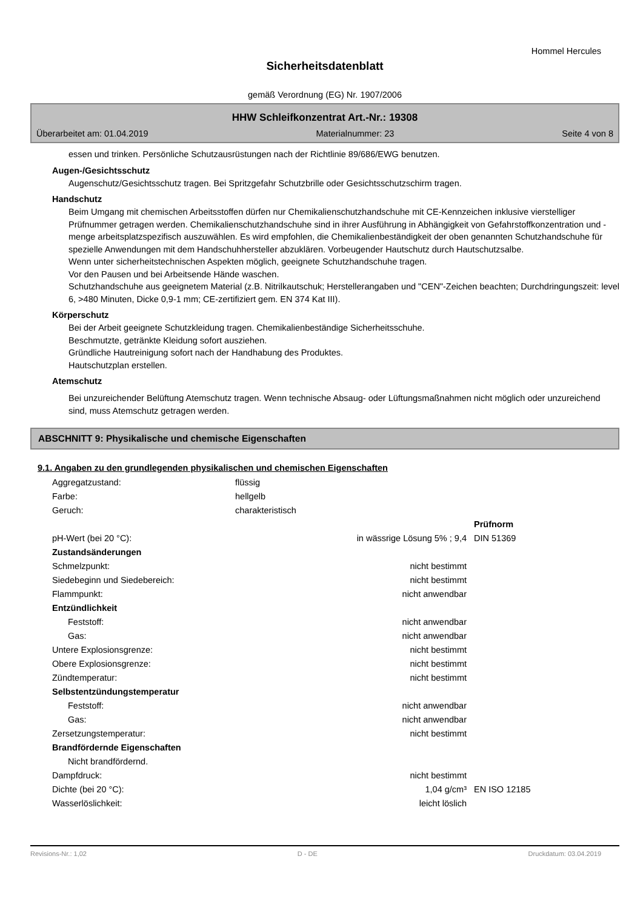Hommel Hercules
Sicherheitsdatenblatt
gemäß Verordnung (EG) Nr. 1907/2006
HHW Schleifkonzentrat Art.-Nr.: 19308
Überarbeitet am: 01.04.2019 Materialnummer: 23 Seite 4 von 8
essen und trinken. Persönliche Schutzausrüstungen nach der Richtlinie 89/686/EWG benutzen.
Augen-/Gesichtsschutz
Augenschutz/Gesichtsschutz tragen. Bei Spritzgefahr Schutzbrille oder Gesichtsschutzschirm tragen.
Handschutz
Beim Umgang mit chemischen Arbeitsstoffen dürfen nur Chemikalienschutzhandschuhe mit CE-Kennzeichen inklusive vierstelliger Prüfnummer getragen werden. Chemikalienschutzhandschuhe sind in ihrer Ausführung in Abhängigkeit von Gefahrstoffkonzentration und -menge arbeitsplatzspezifisch auszuwählen. Es wird empfohlen, die Chemikalienbeständigkeit der oben genannten Schutzhandschuhe für spezielle Anwendungen mit dem Handschuhhersteller abzuklären. Vorbeugender Hautschutz durch Hautschutzsalbe.
Wenn unter sicherheitstechnischen Aspekten möglich, geeignete Schutzhandschuhe tragen.
Vor den Pausen und bei Arbeitsende Hände waschen.
Schutzhandschuhe aus geeignetem Material (z.B. Nitrilkautschuk; Herstellerangaben und "CEN"-Zeichen beachten; Durchdringungszeit: level 6, >480 Minuten, Dicke 0,9-1 mm; CE-zertifiziert gem. EN 374 Kat III).
Körperschutz
Bei der Arbeit geeignete Schutzkleidung tragen. Chemikalienbeständige Sicherheitsschuhe.
Beschmutzte, getränkte Kleidung sofort ausziehen.
Gründliche Hautreinigung sofort nach der Handhabung des Produktes.
Hautschutzplan erstellen.
Atemschutz
Bei unzureichender Belüftung Atemschutz tragen. Wenn technische Absaug- oder Lüftungsmaßnahmen nicht möglich oder unzureichend sind, muss Atemschutz getragen werden.
ABSCHNITT 9: Physikalische und chemische Eigenschaften
9.1. Angaben zu den grundlegenden physikalischen und chemischen Eigenschaften
| Aggregatzustand: | flüssig | | |
| Farbe: | hellgelb | | |
| Geruch: | charakteristisch | | |
| | | | Prüfnorm |
| pH-Wert (bei 20 °C): | | in wässrige Lösung 5% ; 9,4 | DIN 51369 |
| Zustandsänderungen | | | |
| Schmelzpunkt: | | nicht bestimmt | |
| Siedebeginn und Siedebereich: | | nicht bestimmt | |
| Flammpunkt: | | nicht anwendbar | |
| Entzündlichkeit | | | |
| Feststoff: | | nicht anwendbar | |
| Gas: | | nicht anwendbar | |
| Untere Explosionsgrenze: | | nicht bestimmt | |
| Obere Explosionsgrenze: | | nicht bestimmt | |
| Zündtemperatur: | | nicht bestimmt | |
| Selbstentzündungstemperatur | | | |
| Feststoff: | | nicht anwendbar | |
| Gas: | | nicht anwendbar | |
| Zersetzungstemperatur: | | nicht bestimmt | |
| Brandfördernde Eigenschaften | | | |
| Nicht brandfördernd. | | | |
| Dampfdruck: | | nicht bestimmt | |
| Dichte (bei 20 °C): | | 1,04 g/cm³ | EN ISO 12185 |
| Wasserlöslichkeit: | | leicht löslich | |
Revisions-Nr.: 1,02 D - DE Druckdatum: 03.04.2019